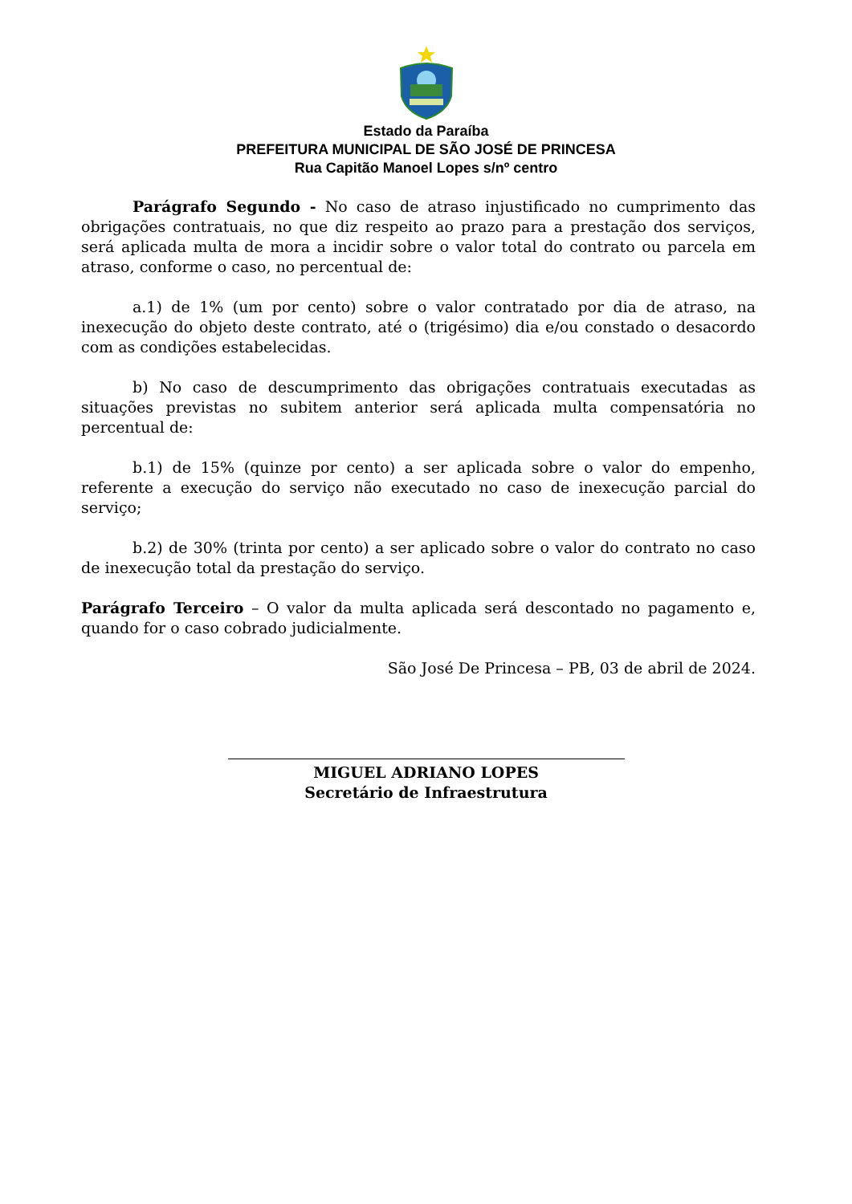Estado da Paraíba
PREFEITURA MUNICIPAL DE SÃO JOSÉ DE PRINCESA
Rua Capitão Manoel Lopes s/nº centro
Parágrafo Segundo - No caso de atraso injustificado no cumprimento das obrigações contratuais, no que diz respeito ao prazo para a prestação dos serviços, será aplicada multa de mora a incidir sobre o valor total do contrato ou parcela em atraso, conforme o caso, no percentual de:
a.1) de 1% (um por cento) sobre o valor contratado por dia de atraso, na inexecução do objeto deste contrato, até o (trigésimo) dia e/ou constado o desacordo com as condições estabelecidas.
b) No caso de descumprimento das obrigações contratuais executadas as situações previstas no subitem anterior será aplicada multa compensatória no percentual de:
b.1) de 15% (quinze por cento) a ser aplicada sobre o valor do empenho, referente a execução do serviço não executado no caso de inexecução parcial do serviço;
b.2) de 30% (trinta por cento) a ser aplicado sobre o valor do contrato no caso de inexecução total da prestação do serviço.
Parágrafo Terceiro – O valor da multa aplicada será descontado no pagamento e, quando for o caso cobrado judicialmente.
São José De Princesa – PB, 03 de abril de 2024.
MIGUEL ADRIANO LOPES
Secretário de Infraestrutura